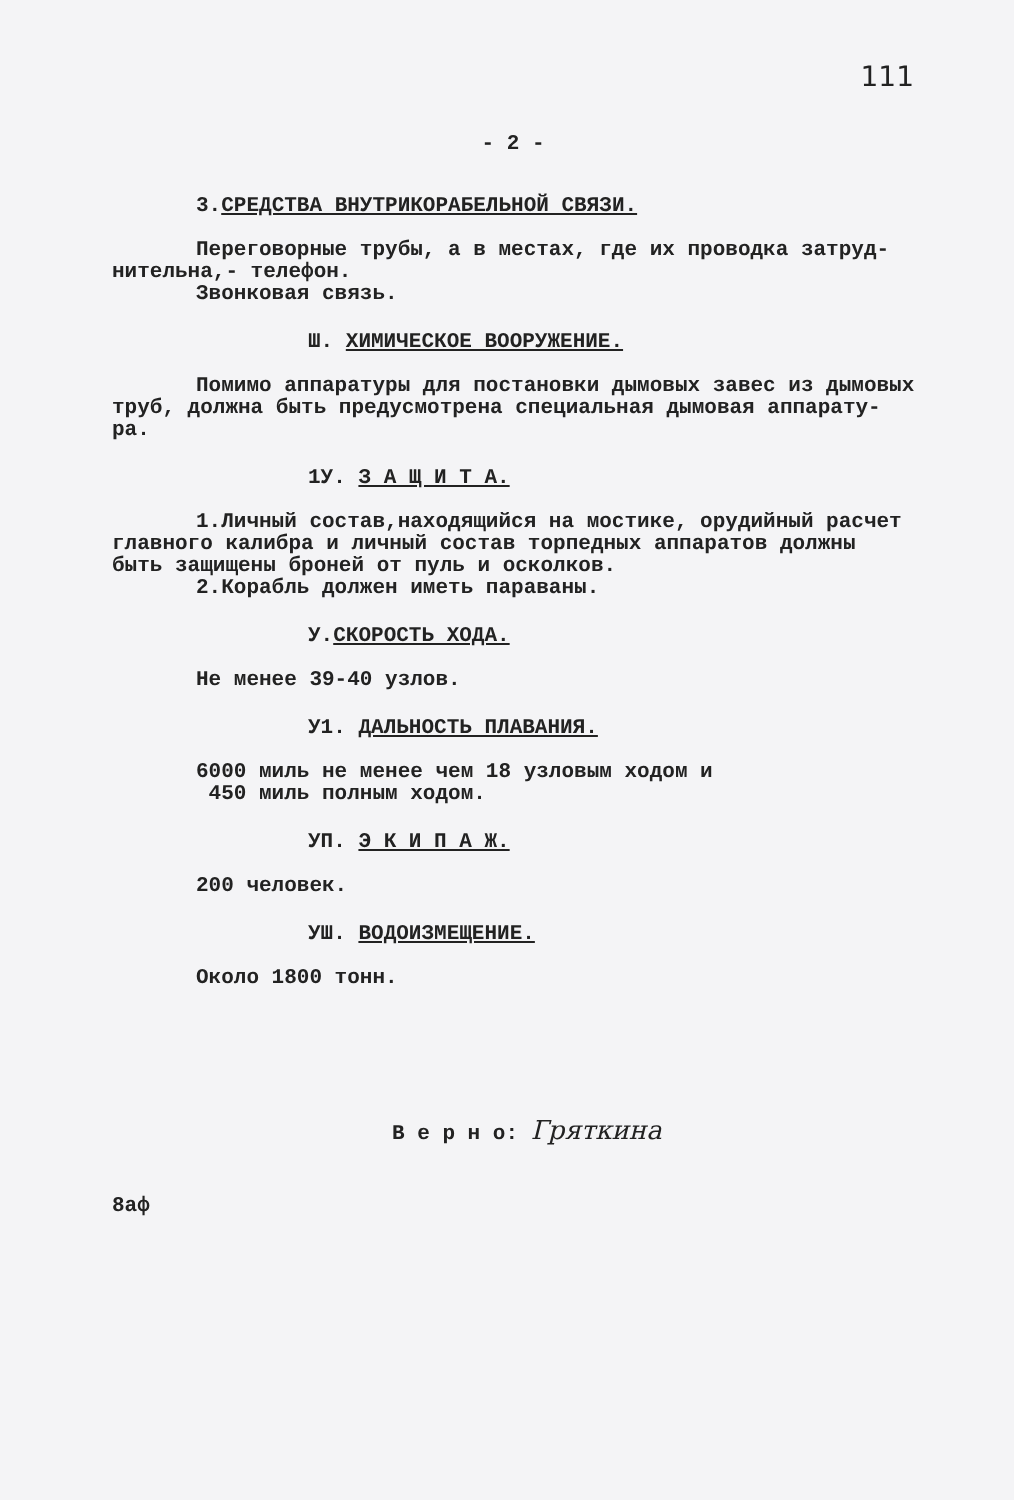111
- 2 -
3.СРЕДСТВА ВНУТРИКОРАБЕЛЬНОЙ СВЯЗИ.
Переговорные трубы, а в местах, где их проводка затруд-
нительна,- телефон.
Звонковая связь.
Ш. ХИМИЧЕСКОЕ ВООРУЖЕНИЕ.
Помимо аппаратуры для постановки дымовых завес из дымовых
труб, должна быть предусмотрена специальная дымовая аппарату-
ра.
1У. З А Щ И Т А.
1.Личный состав,находящийся на мостике, орудийный расчет
главного калибра и личный состав торпедных аппаратов должны
быть защищены броней от пуль и осколков.
2.Корабль должен иметь параваны.
У.СКОРОСТЬ ХОДА.
Не менее 39-40 узлов.
У1. ДАЛЬНОСТЬ ПЛАВАНИЯ.
6000 миль не менее чем 18 узловым ходом и
450 миль полным ходом.
УП. Э К И П А Ж.
200 человек.
УШ. ВОДОИЗМЕЩЕНИЕ.
Около 1800 тонн.
В е р н о: Гряткина
8аф